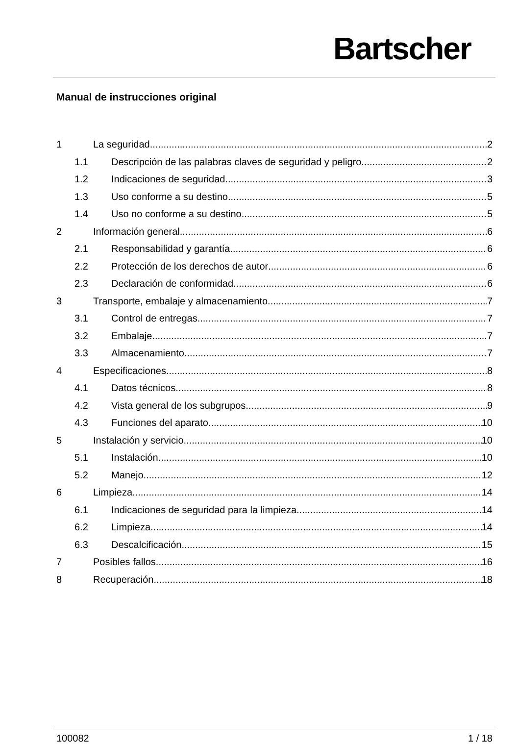Bartscher
Manual de instrucciones original
1 La seguridad 2
1.1 Descripción de las palabras claves de seguridad y peligro 2
1.2 Indicaciones de seguridad 3
1.3 Uso conforme a su destino 5
1.4 Uso no conforme a su destino 5
2 Información general 6
2.1 Responsabilidad y garantía 6
2.2 Protección de los derechos de autor 6
2.3 Declaración de conformidad 6
3 Transporte, embalaje y almacenamiento 7
3.1 Control de entregas 7
3.2 Embalaje 7
3.3 Almacenamiento 7
4 Especificaciones 8
4.1 Datos técnicos 8
4.2 Vista general de los subgrupos 9
4.3 Funciones del aparato 10
5 Instalación y servicio 10
5.1 Instalación 10
5.2 Manejo 12
6 Limpieza 14
6.1 Indicaciones de seguridad para la limpieza 14
6.2 Limpieza 14
6.3 Descalcificación 15
7 Posibles fallos 16
8 Recuperación 18
100082 1 / 18